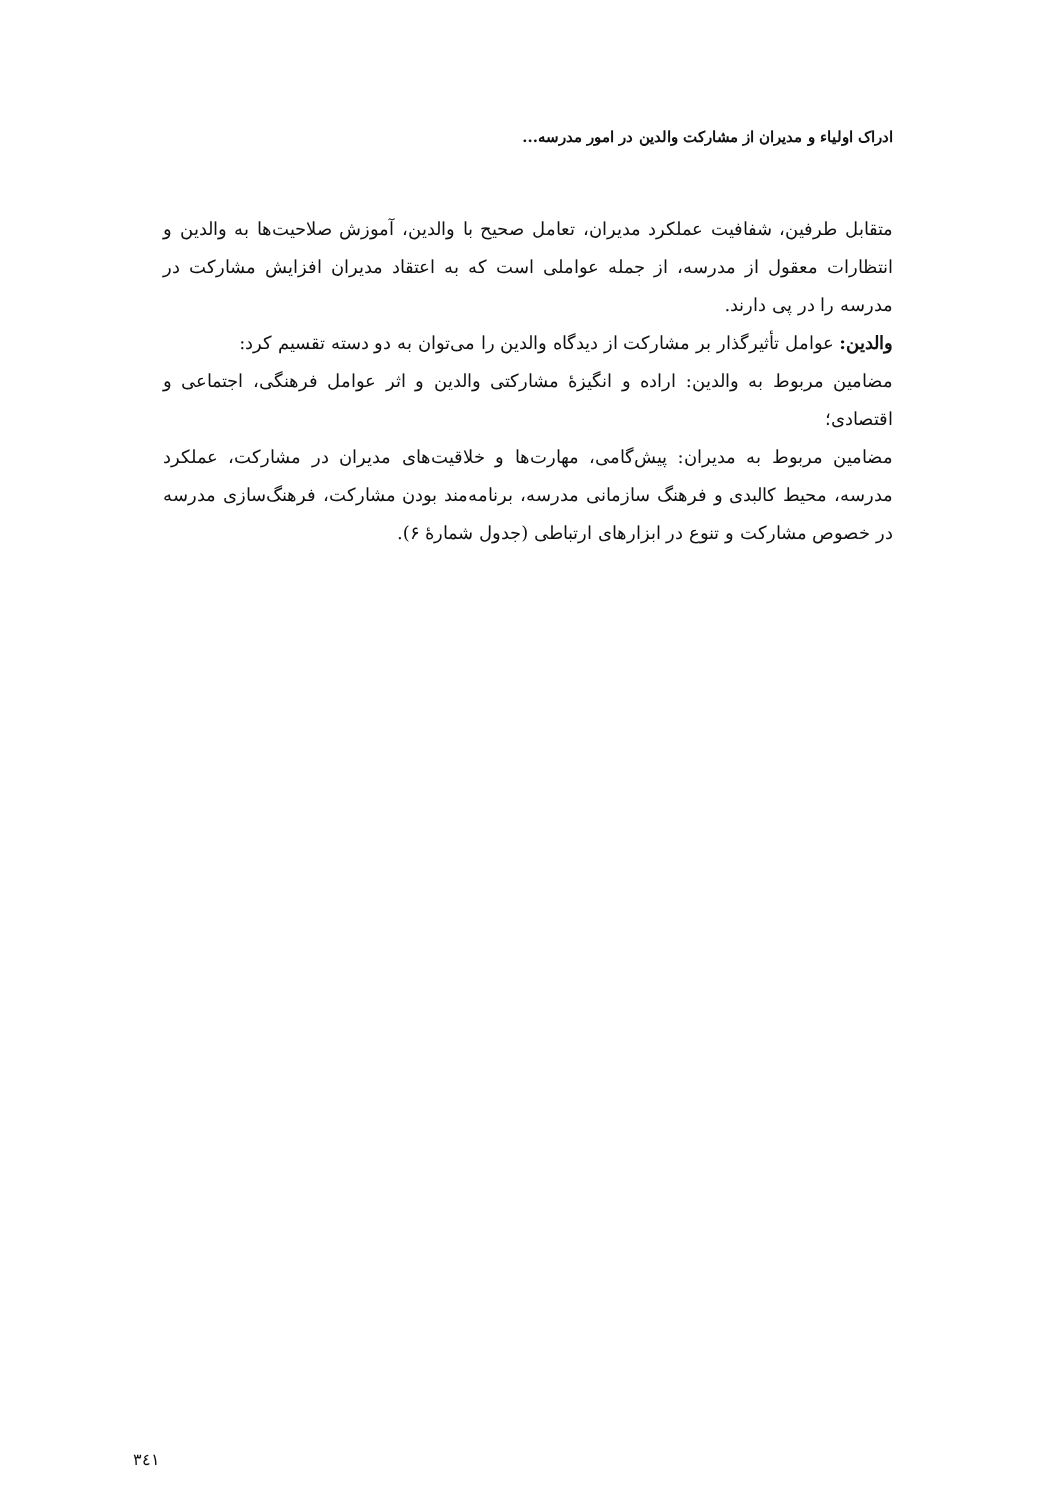ادراک اولیاء و مدیران از مشارکت والدین در امور مدرسه...
متقابل طرفین، شفافیت عملکرد مدیران، تعامل صحیح با والدین، آموزش صلاحیت‌ها به والدین و انتظارات معقول از مدرسه، از جمله عواملی است که به اعتقاد مدیران افزایش مشارکت در مدرسه را در پی دارند.
والدین: عوامل تأثیرگذار بر مشارکت از دیدگاه والدین را می‌توان به دو دسته تقسیم کرد:
مضامین مربوط به والدین: اراده و انگیزۀ مشارکتی والدین و اثر عوامل فرهنگی، اجتماعی و اقتصادی؛
مضامین مربوط به مدیران: پیش‌گامی، مهارت‌ها و خلاقیت‌های مدیران در مشارکت، عملکرد مدرسه، محیط کالبدی و فرهنگ سازمانی مدرسه، برنامه‌مند بودن مشارکت، فرهنگ‌سازی مدرسه در خصوص مشارکت و تنوع در ابزارهای ارتباطی (جدول شمارۀ ۶).
٣٤١